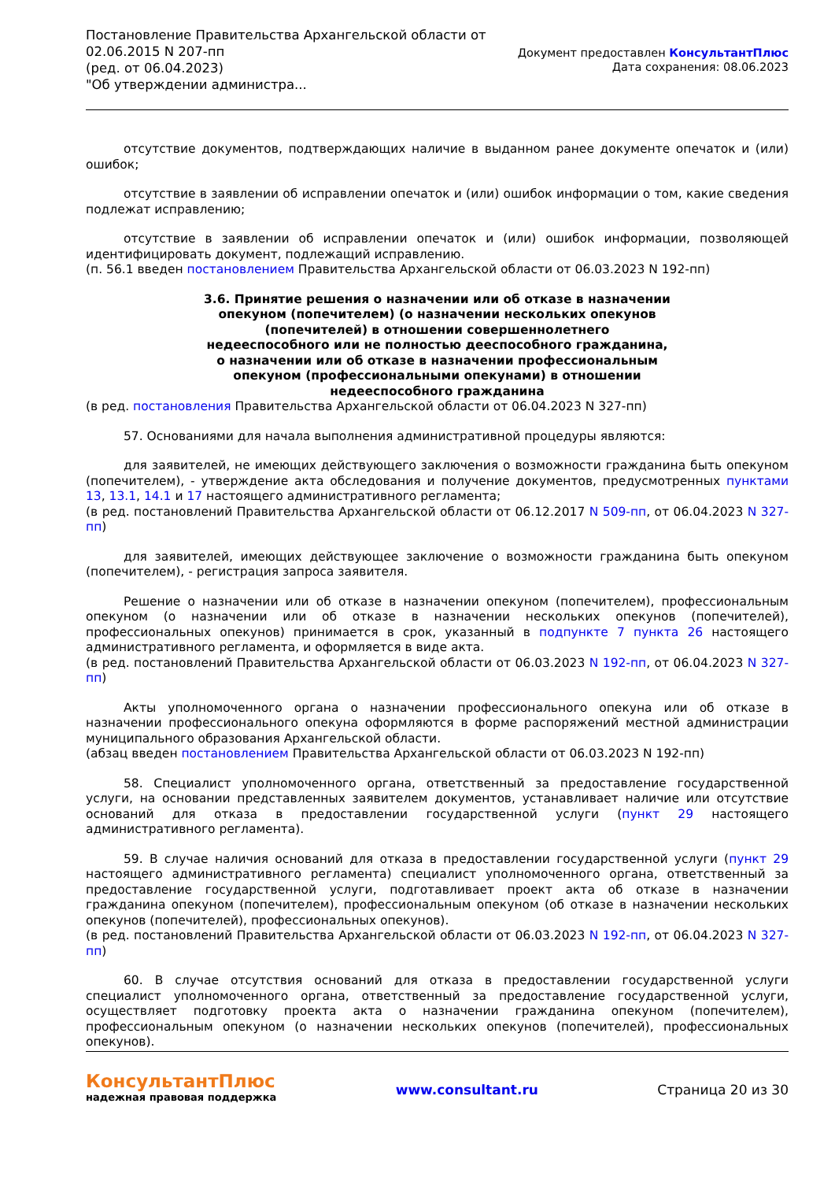Постановление Правительства Архангельской области от
02.06.2015 N 207-пп
(ред. от 06.04.2023)
"Об утверждении администра...
Документ предоставлен КонсультантПлюс
Дата сохранения: 08.06.2023
отсутствие документов, подтверждающих наличие в выданном ранее документе опечаток и (или) ошибок;
отсутствие в заявлении об исправлении опечаток и (или) ошибок информации о том, какие сведения подлежат исправлению;
отсутствие в заявлении об исправлении опечаток и (или) ошибок информации, позволяющей идентифицировать документ, подлежащий исправлению.
(п. 56.1 введен постановлением Правительства Архангельской области от 06.03.2023 N 192-пп)
3.6. Принятие решения о назначении или об отказе в назначении опекуном (попечителем) (о назначении нескольких опекунов (попечителей) в отношении совершеннолетнего недееспособного или не полностью дееспособного гражданина, о назначении или об отказе в назначении профессиональным опекуном (профессиональными опекунами) в отношении недееспособного гражданина
(в ред. постановления Правительства Архангельской области от 06.04.2023 N 327-пп)
57. Основаниями для начала выполнения административной процедуры являются:
для заявителей, не имеющих действующего заключения о возможности гражданина быть опекуном (попечителем), - утверждение акта обследования и получение документов, предусмотренных пунктами 13, 13.1, 14.1 и 17 настоящего административного регламента;
(в ред. постановлений Правительства Архангельской области от 06.12.2017 N 509-пп, от 06.04.2023 N 327-пп)
для заявителей, имеющих действующее заключение о возможности гражданина быть опекуном (попечителем), - регистрация запроса заявителя.
Решение о назначении или об отказе в назначении опекуном (попечителем), профессиональным опекуном (о назначении или об отказе в назначении нескольких опекунов (попечителей), профессиональных опекунов) принимается в срок, указанный в подпункте 7 пункта 26 настоящего административного регламента, и оформляется в виде акта.
(в ред. постановлений Правительства Архангельской области от 06.03.2023 N 192-пп, от 06.04.2023 N 327-пп)
Акты уполномоченного органа о назначении профессионального опекуна или об отказе в назначении профессионального опекуна оформляются в форме распоряжений местной администрации муниципального образования Архангельской области.
(абзац введен постановлением Правительства Архангельской области от 06.03.2023 N 192-пп)
58. Специалист уполномоченного органа, ответственный за предоставление государственной услуги, на основании представленных заявителем документов, устанавливает наличие или отсутствие оснований для отказа в предоставлении государственной услуги (пункт 29 настоящего административного регламента).
59. В случае наличия оснований для отказа в предоставлении государственной услуги (пункт 29 настоящего административного регламента) специалист уполномоченного органа, ответственный за предоставление государственной услуги, подготавливает проект акта об отказе в назначении гражданина опекуном (попечителем), профессиональным опекуном (об отказе в назначении нескольких опекунов (попечителей), профессиональных опекунов).
(в ред. постановлений Правительства Архангельской области от 06.03.2023 N 192-пп, от 06.04.2023 N 327-пп)
60. В случае отсутствия оснований для отказа в предоставлении государственной услуги специалист уполномоченного органа, ответственный за предоставление государственной услуги, осуществляет подготовку проекта акта о назначении гражданина опекуном (попечителем), профессиональным опекуном (о назначении нескольких опекунов (попечителей), профессиональных опекунов).
КонсультантПлюс
надежная правовая поддержка
www.consultant.ru Страница 20 из 30